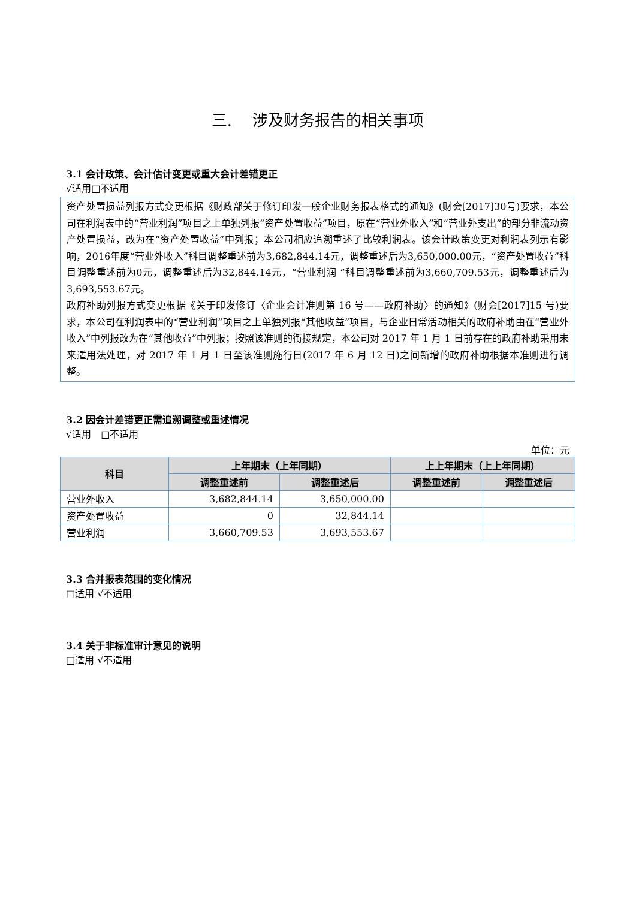三.　 涉及财务报告的相关事项
3.1 会计政策、会计估计变更或重大会计差错更正
√适用□不适用
资产处置损益列报方式变更根据《财政部关于修订印发一般企业财务报表格式的通知》(财会[2017]30号)要求，本公司在利润表中的“营业利润”项目之上单独列报“资产处置收益”项目，原在“营业外收入”和“营业外支出”的部分非流动资产处置损益，改为在“资产处置收益”中列报；本公司相应追溯重述了比较利润表。该会计政策变更对利润表列示有影响，2016年度“营业外收入”科目调整重述前为3,682,844.14元，调整重述后为3,650,000.00元，“资产处置收益”科目调整重述前为0元，调整重述后为32,844.14元，“营业利润 ”科目调整重述前为3,660,709.53元，调整重述后为3,693,553.67元。
政府补助列报方式变更根据《关于印发修订〈企业会计准则第 16 号——政府补助〉的通知》(财会[2017]15 号)要求，本公司在利润表中的“营业利润”项目之上单独列报“其他收益”项目，与企业日常活动相关的政府补助由在“营业外收入”中列报改为在“其他收益”中列报；按照该准则的衔接规定，本公司对 2017 年 1 月 1 日前存在的政府补助采用未来适用法处理，对 2017 年 1 月 1 日至该准则施行日(2017 年 6 月 12 日)之间新增的政府补助根据本准则进行调整。
3.2 因会计差错更正需追溯调整或重述情况
√适用　□不适用
单位：元
| 科目 | 上年期末（上年同期） | | 上上年期末（上上年同期） | |
| --- | --- | --- | --- | --- |
| | 调整重述前 | 调整重述后 | 调整重述前 | 调整重述后 |
| 营业外收入 | 3,682,844.14 | 3,650,000.00 | | |
| 资产处置收益 | 0 | 32,844.14 | | |
| 营业利润 | 3,660,709.53 | 3,693,553.67 | | |
3.3 合并报表范围的变化情况
□适用 √不适用
3.4 关于非标准审计意见的说明
□适用 √不适用